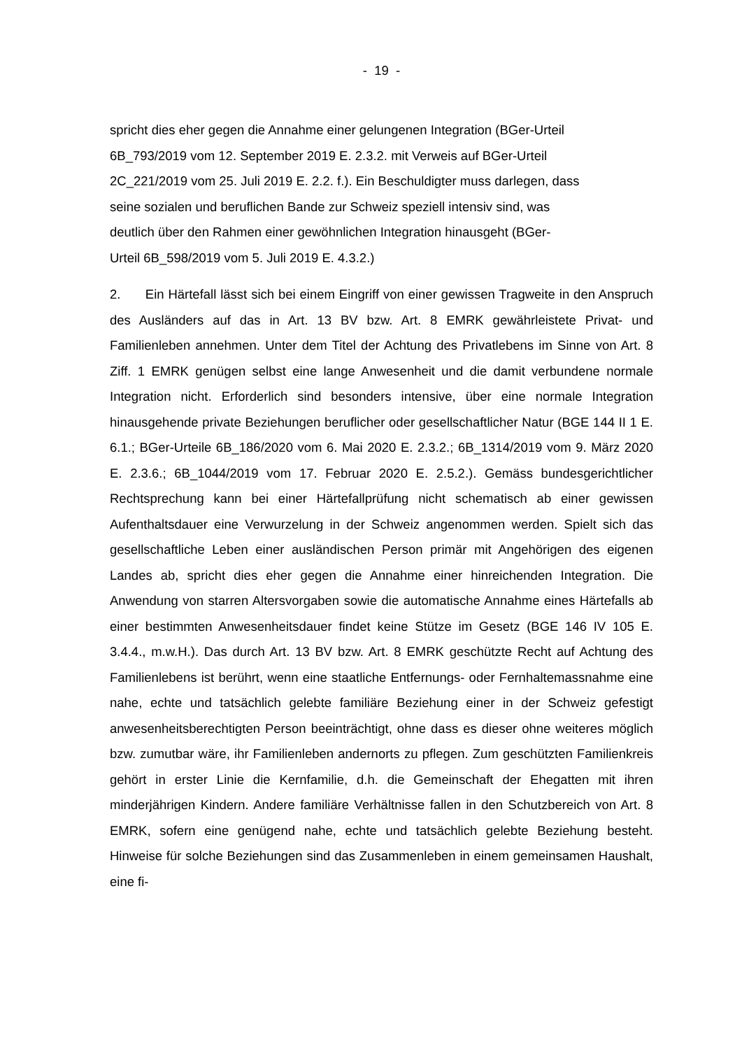- 19 -
spricht dies eher gegen die Annahme einer gelungenen Integration (BGer-Urteil
6B_793/2019 vom 12. September 2019 E. 2.3.2. mit Verweis auf BGer-Urteil
2C_221/2019 vom 25. Juli 2019 E. 2.2. f.). Ein Beschuldigter muss darlegen, dass
seine sozialen und beruflichen Bande zur Schweiz speziell intensiv sind, was
deutlich über den Rahmen einer gewöhnlichen Integration hinausgeht (BGer-
Urteil 6B_598/2019 vom 5. Juli 2019 E. 4.3.2.)
2. Ein Härtefall lässt sich bei einem Eingriff von einer gewissen Tragweite in den Anspruch des Ausländers auf das in Art. 13 BV bzw. Art. 8 EMRK gewährleistete Privat- und Familienleben annehmen. Unter dem Titel der Achtung des Privatlebens im Sinne von Art. 8 Ziff. 1 EMRK genügen selbst eine lange Anwesenheit und die damit verbundene normale Integration nicht. Erforderlich sind besonders intensive, über eine normale Integration hinausgehende private Beziehungen beruflicher oder gesellschaftlicher Natur (BGE 144 II 1 E. 6.1.; BGer-Urteile 6B_186/2020 vom 6. Mai 2020 E. 2.3.2.; 6B_1314/2019 vom 9. März 2020 E. 2.3.6.; 6B_1044/2019 vom 17. Februar 2020 E. 2.5.2.). Gemäss bundesgerichtlicher Rechtsprechung kann bei einer Härtefallprüfung nicht schematisch ab einer gewissen Aufenthaltsdauer eine Verwurzelung in der Schweiz angenommen werden. Spielt sich das gesellschaftliche Leben einer ausländischen Person primär mit Angehörigen des eigenen Landes ab, spricht dies eher gegen die Annahme einer hinreichenden Integration. Die Anwendung von starren Altersvorgaben sowie die automatische Annahme eines Härtefalls ab einer bestimmten Anwesenheitsdauer findet keine Stütze im Gesetz (BGE 146 IV 105 E. 3.4.4., m.w.H.). Das durch Art. 13 BV bzw. Art. 8 EMRK geschützte Recht auf Achtung des Familienlebens ist berührt, wenn eine staatliche Entfernungs- oder Fernhaltemassnahme eine nahe, echte und tatsächlich gelebte familiäre Beziehung einer in der Schweiz gefestigt anwesenheitsberechtigten Person beeinträchtigt, ohne dass es dieser ohne weiteres möglich bzw. zumutbar wäre, ihr Familienleben andernorts zu pflegen. Zum geschützten Familienkreis gehört in erster Linie die Kernfamilie, d.h. die Gemeinschaft der Ehegatten mit ihren minderjährigen Kindern. Andere familiäre Verhältnisse fallen in den Schutzbereich von Art. 8 EMRK, sofern eine genügend nahe, echte und tatsächlich gelebte Beziehung besteht. Hinweise für solche Beziehungen sind das Zusammenleben in einem gemeinsamen Haushalt, eine fi-